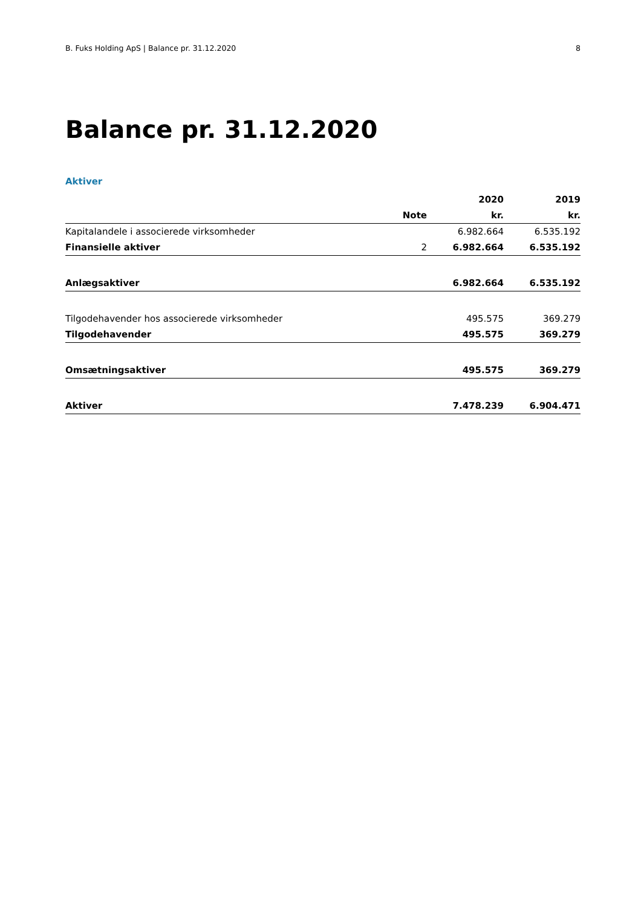B. Fuks Holding ApS | Balance pr. 31.12.2020 8
Balance pr. 31.12.2020
Aktiver
| | | 2020 | 2019 |
| --- | --- | --- | --- |
| | Note | kr. | kr. |
| Kapitalandele i associerede virksomheder | | 6.982.664 | 6.535.192 |
| Finansielle aktiver | 2 | 6.982.664 | 6.535.192 |
| Anlægsaktiver | | 6.982.664 | 6.535.192 |
| Tilgodehavender hos associerede virksomheder | | 495.575 | 369.279 |
| Tilgodehavender | | 495.575 | 369.279 |
| Omsætningsaktiver | | 495.575 | 369.279 |
| Aktiver | | 7.478.239 | 6.904.471 |